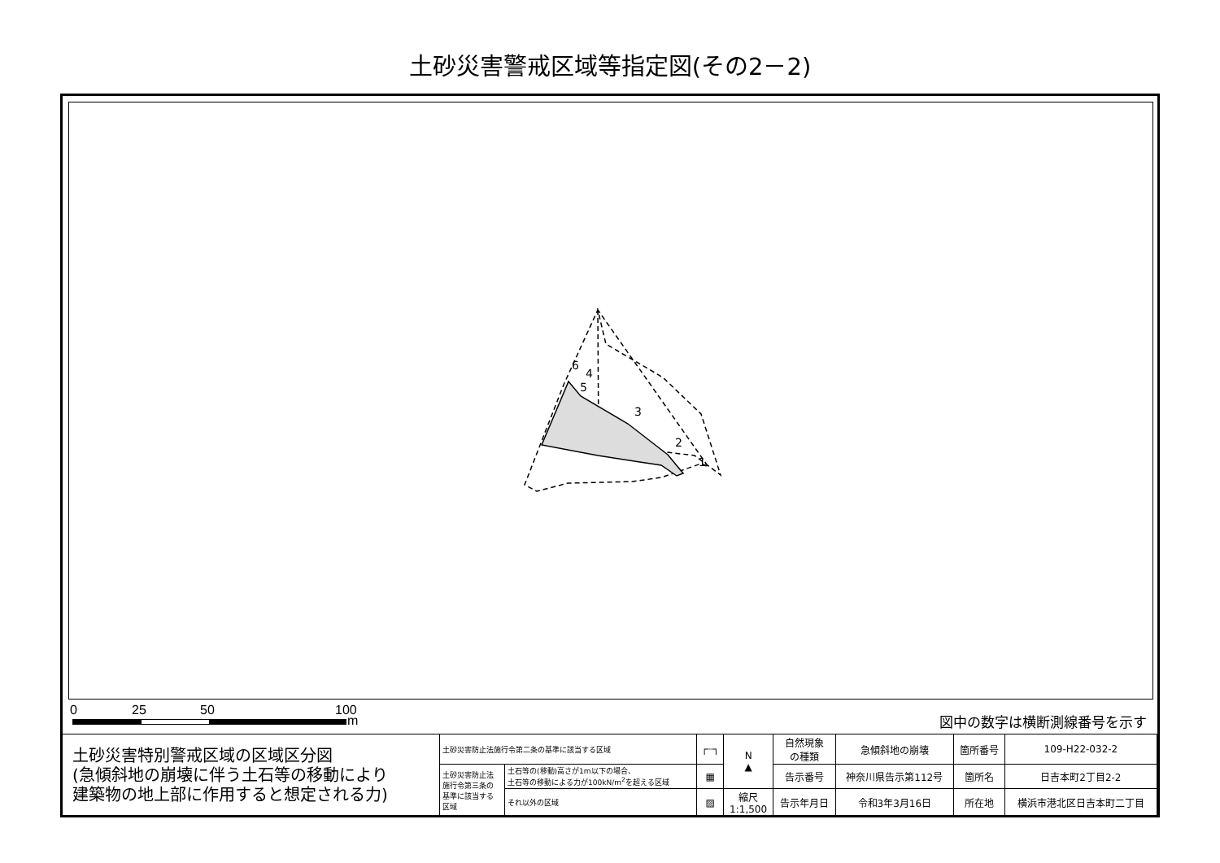土砂災害警戒区域等指定図(その2－2)
6
4
5
3
2
1
0 25 50 100
m 図中の数字は横断測線番号を示す
| 土砂災害特別警戒区域の区域区分図 (急傾斜地の崩壊に伴う土石等の移動により 建築物の地上部に作用すると想定される力) | 土砂災害防止法施行令第二条の基準に該当する区域 | | ┌┈┐ | N ▲ | 自然現象 の種類 | 急傾斜地の崩壊 | 箇所番号 | 109-H22-032-2 |
| | 土砂災害防止法 施行令第三条の 基準に該当する 区域 | 土石等の(移動)高さが1m以下の場合、 土石等の移動による力が100kN/m<sup>2</sup>を超える区域 | ▦ | | 告示番号 | 神奈川県告示第112号 | 箇所名 | 日吉本町2丁目2-2 |
| | | それ以外の区域 | ▨ | 縮尺 1:1,500 | 告示年月日 | 令和3年3月16日 | 所在地 | 横浜市港北区日吉本町二丁目 |